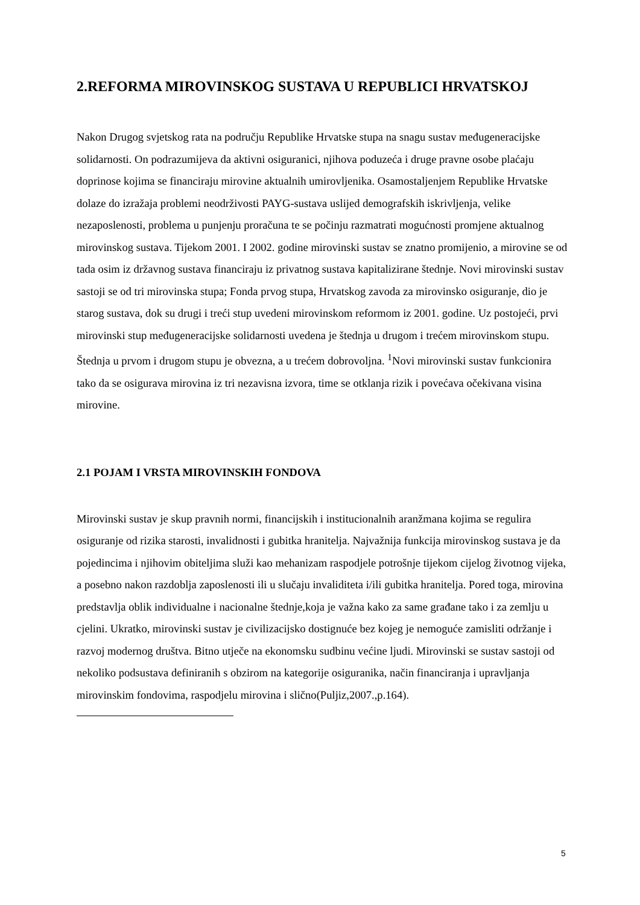2.REFORMA MIROVINSKOG SUSTAVA U REPUBLICI HRVATSKOJ
Nakon Drugog svjetskog rata na području Republike Hrvatske stupa na snagu sustav međugeneracijske solidarnosti. On podrazumijeva da aktivni osiguranici, njihova poduzeća i druge pravne osobe plaćaju doprinose kojima se financiraju mirovine aktualnih umirovljenika. Osamostaljenjem Republike Hrvatske dolaze do izražaja problemi neodrživosti PAYG-sustava uslijed demografskih iskrivljenja, velike nezaposlenosti, problema u punjenju proračuna te se počinju razmatrati mogućnosti promjene aktualnog mirovinskog sustava. Tijekom 2001. I 2002. godine mirovinski sustav se znatno promijenio, a mirovine se od tada osim iz državnog sustava financiraju iz privatnog sustava kapitalizirane štednje. Novi mirovinski sustav sastoji se od tri mirovinska stupa; Fonda prvog stupa, Hrvatskog zavoda za mirovinsko osiguranje, dio je starog sustava, dok su drugi i treći stup uvedeni mirovinskom reformom iz 2001. godine. Uz postojeći, prvi mirovinski stup međugeneracijske solidarnosti uvedena je štednja u drugom i trećem mirovinskom stupu. Štednja u prvom i drugom stupu je obvezna, a u trećem dobrovoljna. <sup>1</sup>Novi mirovinski sustav funkcionira tako da se osigurava mirovina iz tri nezavisna izvora, time se otklanja rizik i povećava očekivana visina mirovine.
2.1 POJAM I VRSTA MIROVINSKIH FONDOVA
Mirovinski sustav je skup pravnih normi, financijskih i institucionalnih aranžmana kojima se regulira osiguranje od rizika starosti, invalidnosti i gubitka hranitelja. Najvažnija funkcija mirovinskog sustava je da pojedincima i njihovim obiteljima služi kao mehanizam raspodjele potrošnje tijekom cijelog životnog vijeka, a posebno nakon razdoblja zaposlenosti ili u slučaju invaliditeta i/ili gubitka hranitelja. Pored toga, mirovina predstavlja oblik individualne i nacionalne štednje,koja je važna kako za same građane tako i za zemlju u cjelini. Ukratko, mirovinski sustav je civilizacijsko dostignuće bez kojeg je nemoguće zamisliti održanje i razvoj modernog društva. Bitno utječe na ekonomsku sudbinu većine ljudi. Mirovinski se sustav sastoji od nekoliko podsustava definiranih s obzirom na kategorije osiguranika, način financiranja i upravljanja mirovinskim fondovima, raspodjelu mirovina i slično(Puljiz,2007.,p.164).
5